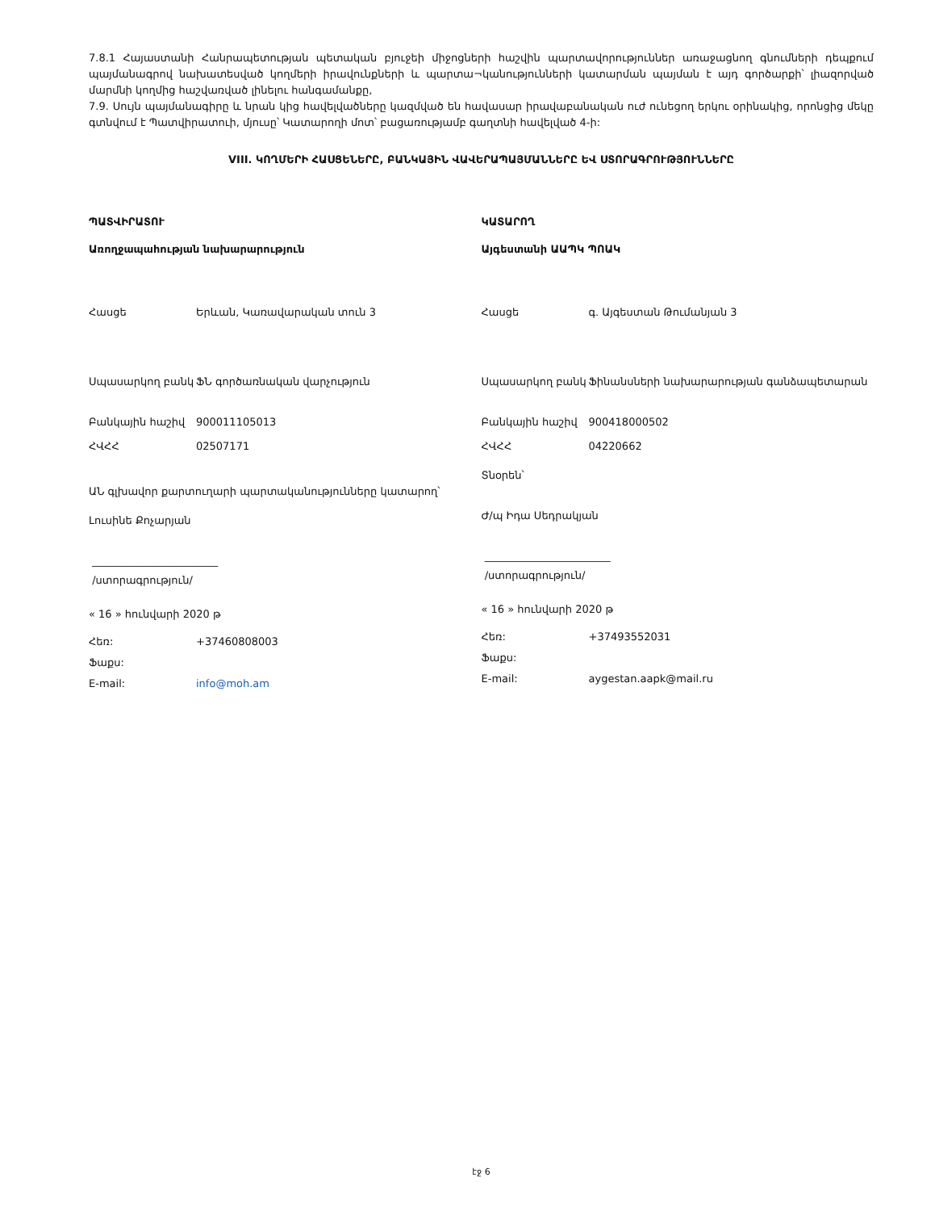7.8.1 Հայաստանի Հանրապետության պետական բյուջեի միջոցների հաշվին պարտավորություններ առաջացնող գնումների դեպքում պայմանագրով նախատեսված կողմերի իրավունքների և պարտա¬կանությունների կատարման պայման է այդ գործարքի՝ լիազորված մարմնի կողմից հաշվառված լինելու հանգամանքը,
7.9. Սույն պայմանագիրը և նրան կից հավելվածները կազմված են հավասար իրավաբանական ուժ ունեցող երկու օրինակից, որոնցից մեկը գտնվում է Պատվիրատուի, մյուսը՝ Կատարողի մոտ՝ բացառությամբ գաղտնի հավելված 4-ի:
VIII. ԿՈՂՄԵՐԻ ՀԱՍՑԵՆԵՐԸ, ԲԱՆԿԱՅԻՆ ՎԱՎԵՐԱՊԱՅՄԱՆՆԵՐԸ ԵՎ ՍՏՈՐԱԳՐՈՒԹՅՈՒՆՆԵՐԸ
ՊԱՏՎԻՐԱՏՈՒ
Առողջապահության նախարարություն
| Հասցե | Երևան, Կառավարական տուն 3 |
| Սպասարկող բանկ | ՖՆ գործառնական վարչություն |
| Բանկային հաշիվ | 900011105013 |
| ՀՎՀՀ | 02507171 |
ԱՆ գլխավոր քարտուղարի պարտականությունները կատարող՝
Լուսինե Քոչարյան
________________________
/ստորագրություն/
« 16 » հունվարի 2020 թ
| Հեռ: | +37460808003 |
| Ֆաքս: | |
| E-mail: | info@moh.am |
ԿԱՏԱՐՈՂ
Այգեստանի ԱԱՊԿ ՊՈԱԿ
| Հասցե | գ. Այգեստան Թումանյան 3 |
| Սպասարկող բանկ | Ֆինանսների նախարարության գանձապետարան |
| Բանկային հաշիվ | 900418000502 |
| ՀՎՀՀ | 04220662 |
Տնօրեն՝
Ժ/պ Իդա Սեդրակյան
________________________
/ստորագրություն/
« 16 » հունվարի 2020 թ
| Հեռ: | +37493552031 |
| Ֆաքս: | |
| E-mail: | aygestan.aapk@mail.ru |
էջ 6